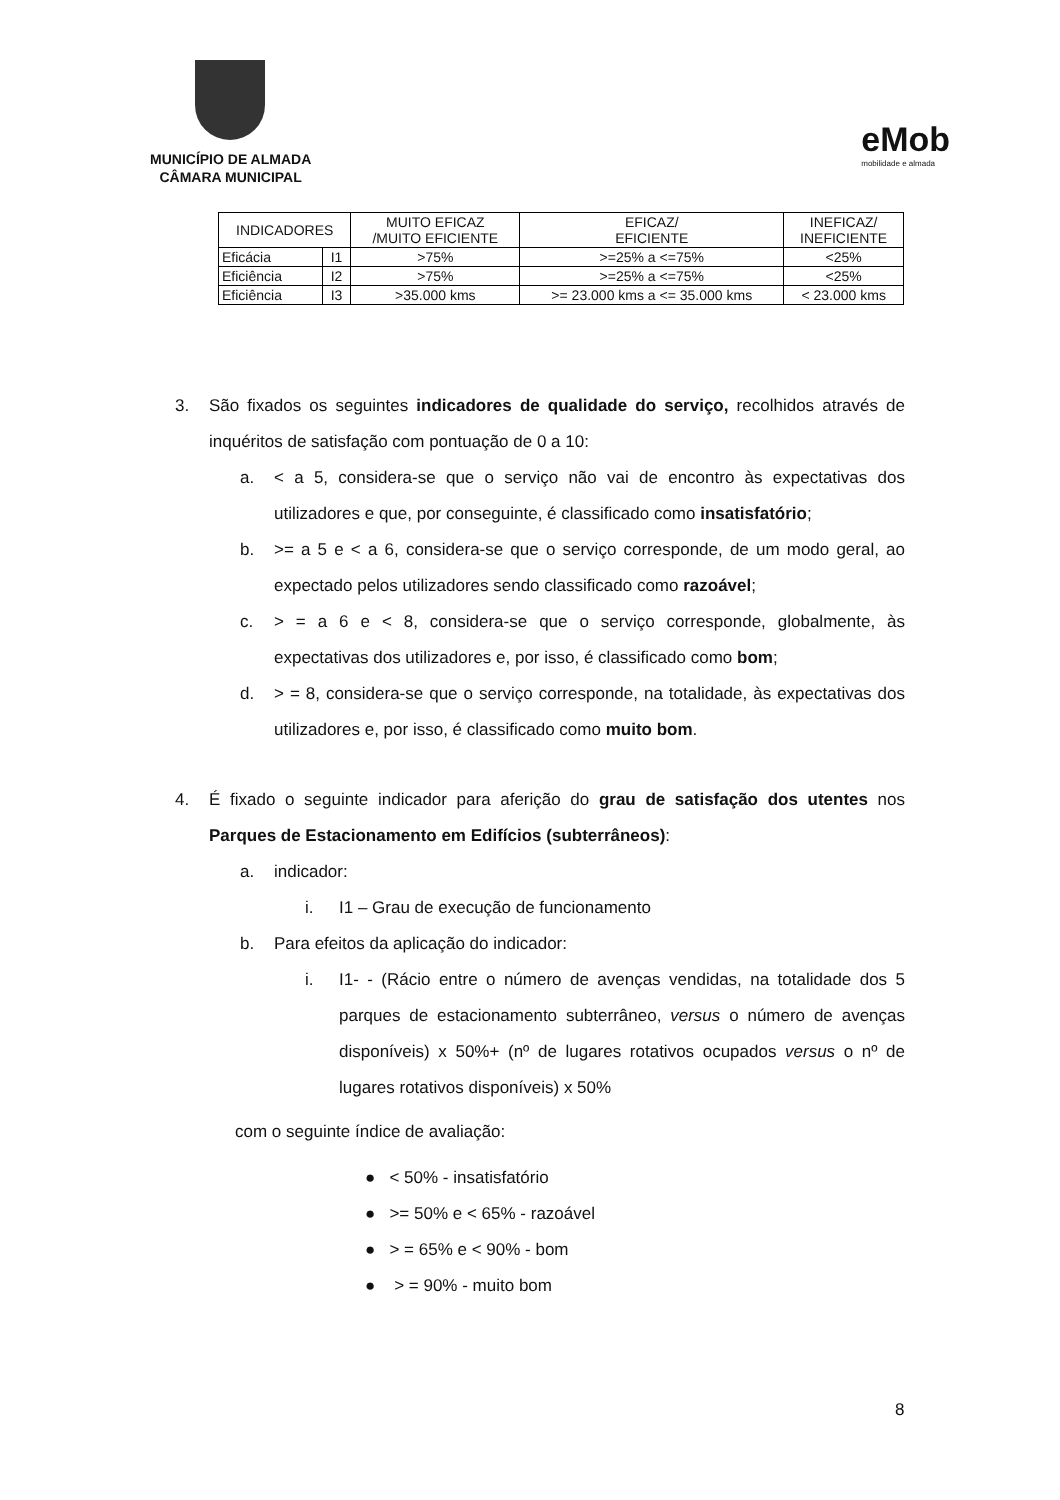MUNICÍPIO DE ALMADA
CÂMARA MUNICIPAL
eMob
mobilidade e almada
| INDICADORES | | MUITO EFICAZ /MUITO EFICIENTE | EFICAZ/ EFICIENTE | INEFICAZ/ INEFICIENTE |
| --- | --- | --- | --- | --- |
| Eficácia | I1 | >75% | >=25% a <=75% | <25% |
| Eficiência | I2 | >75% | >=25% a <=75% | <25% |
| Eficiência | I3 | >35.000 kms | >= 23.000 kms a <= 35.000 kms | < 23.000 kms |
3. São fixados os seguintes indicadores de qualidade do serviço, recolhidos através de inquéritos de satisfação com pontuação de 0 a 10:
a. < a 5, considera-se que o serviço não vai de encontro às expectativas dos utilizadores e que, por conseguinte, é classificado como insatisfatório;
b. >= a 5 e < a 6, considera-se que o serviço corresponde, de um modo geral, ao expectado pelos utilizadores sendo classificado como razoável;
c. > = a 6 e < 8, considera-se que o serviço corresponde, globalmente, às expectativas dos utilizadores e, por isso, é classificado como bom;
d. > = 8, considera-se que o serviço corresponde, na totalidade, às expectativas dos utilizadores e, por isso, é classificado como muito bom.
4. É fixado o seguinte indicador para aferição do grau de satisfação dos utentes nos Parques de Estacionamento em Edifícios (subterrâneos):
a. indicador:
i. I1 – Grau de execução de funcionamento
b. Para efeitos da aplicação do indicador:
i. I1- - (Rácio entre o número de avenças vendidas, na totalidade dos 5 parques de estacionamento subterrâneo, versus o número de avenças disponíveis) x 50%+ (nº de lugares rotativos ocupados versus o nº de lugares rotativos disponíveis) x 50%
com o seguinte índice de avaliação:
● < 50% - insatisfatório
● >= 50% e < 65% - razoável
● > = 65% e < 90% - bom
● > = 90% - muito bom
8